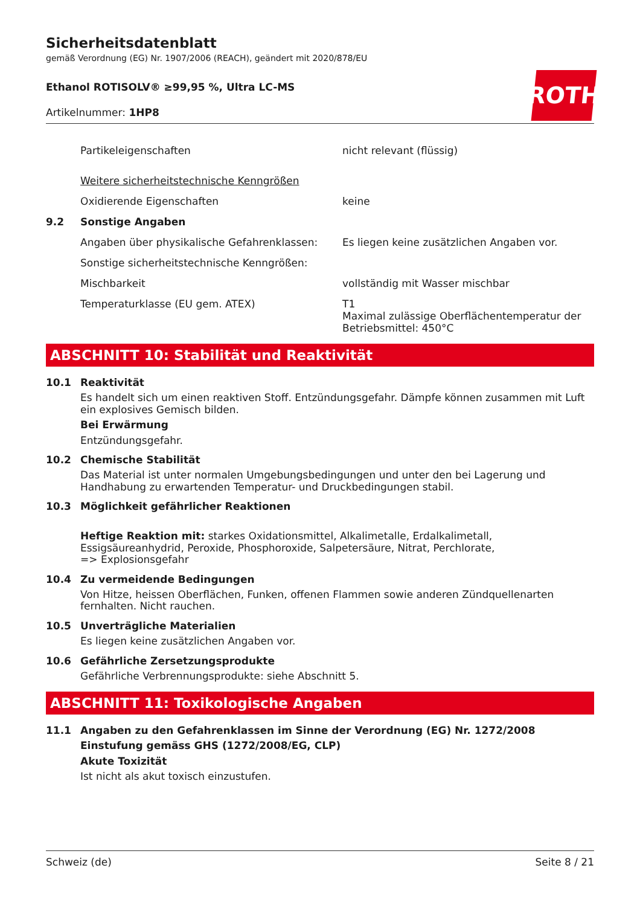ROTH
Sicherheitsdatenblatt
gemäß Verordnung (EG) Nr. 1907/2006 (REACH), geändert mit 2020/878/EU
Ethanol ROTISOLV® ≥99,95 %, Ultra LC-MS
Artikelnummer: 1HP8
Partikeleigenschaften nicht relevant (flüssig)
Weitere sicherheitstechnische Kenngrößen
Oxidierende Eigenschaften keine
9.2 Sonstige Angaben
Angaben über physikalische Gefahrenklassen:
Es liegen keine zusätzlichen Angaben vor.
Sonstige sicherheitstechnische Kenngrößen:
Mischbarkeit vollständig mit Wasser mischbar
Temperaturklasse (EU gem. ATEX) T1
Maximal zulässige Oberflächentemperatur der Betriebsmittel: 450°C
ABSCHNITT 10: Stabilität und Reaktivität
10.1 Reaktivität
Es handelt sich um einen reaktiven Stoff. Entzündungsgefahr. Dämpfe können zusammen mit Luft ein explosives Gemisch bilden.
Bei Erwärmung
Entzündungsgefahr.
10.2 Chemische Stabilität
Das Material ist unter normalen Umgebungsbedingungen und unter den bei Lagerung und Handhabung zu erwartenden Temperatur- und Druckbedingungen stabil.
10.3 Möglichkeit gefährlicher Reaktionen
Heftige Reaktion mit: starkes Oxidationsmittel, Alkalimetalle, Erdalkalimetall, Essigsäureanhydrid, Peroxide, Phosphoroxide, Salpetersäure, Nitrat, Perchlorate,
=> Explosionsgefahr
10.4 Zu vermeidende Bedingungen
Von Hitze, heissen Oberflächen, Funken, offenen Flammen sowie anderen Zündquellenarten fernhalten. Nicht rauchen.
10.5 Unverträgliche Materialien
Es liegen keine zusätzlichen Angaben vor.
10.6 Gefährliche Zersetzungsprodukte
Gefährliche Verbrennungsprodukte: siehe Abschnitt 5.
ABSCHNITT 11: Toxikologische Angaben
11.1 Angaben zu den Gefahrenklassen im Sinne der Verordnung (EG) Nr. 1272/2008
Einstufung gemäss GHS (1272/2008/EG, CLP)
Akute Toxizität
Ist nicht als akut toxisch einzustufen.
Schweiz (de) Seite 8 / 21